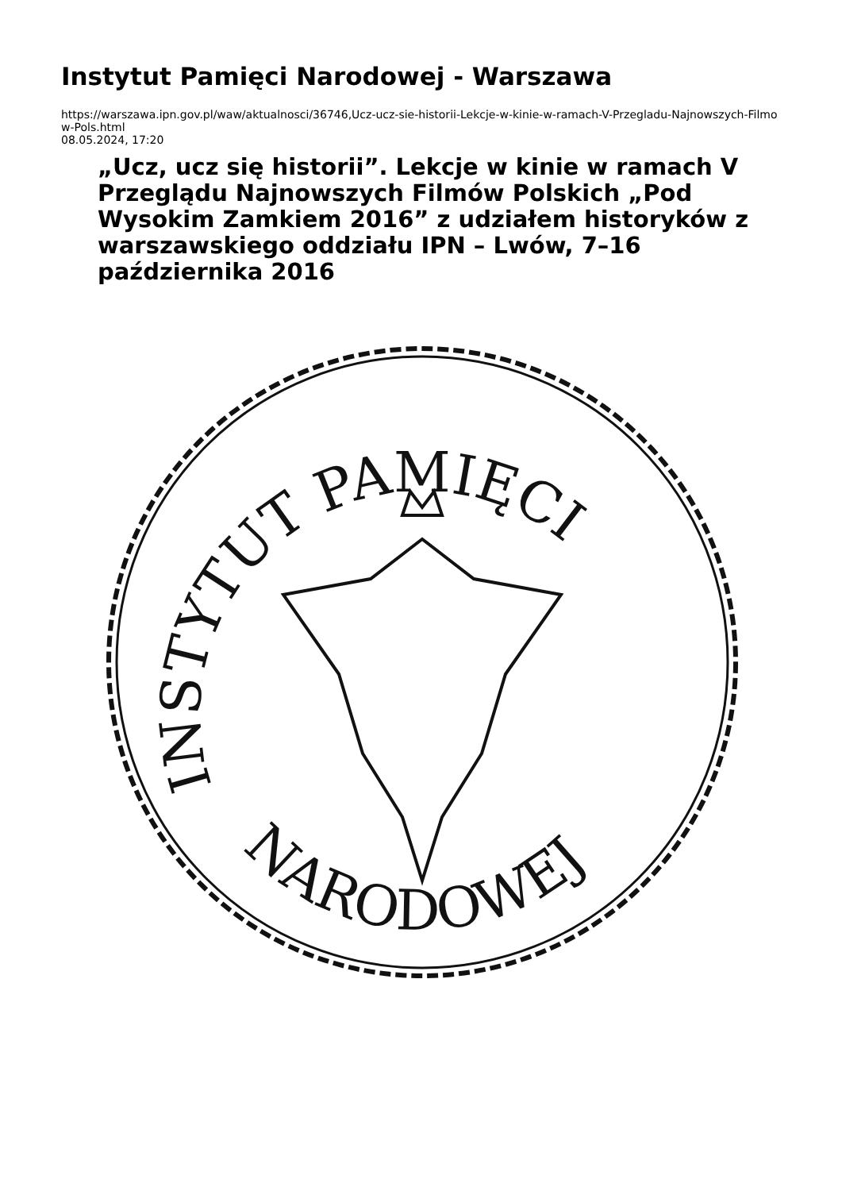Instytut Pamięci Narodowej - Warszawa
https://warszawa.ipn.gov.pl/waw/aktualnosci/36746,Ucz-ucz-sie-historii-Lekcje-w-kinie-w-ramach-V-Przegladu-Najnowszych-Filmow-Pols.html
08.05.2024, 17:20
„Ucz, ucz się historii”. Lekcje w kinie w ramach V Przeglądu Najnowszych Filmów Polskich „Pod Wysokim Zamkiem 2016” z udziałem historyków z warszawskiego oddziału IPN – Lwów, 7–16 października 2016
INSTYTUT PAMIĘCI
NARODOWEJ